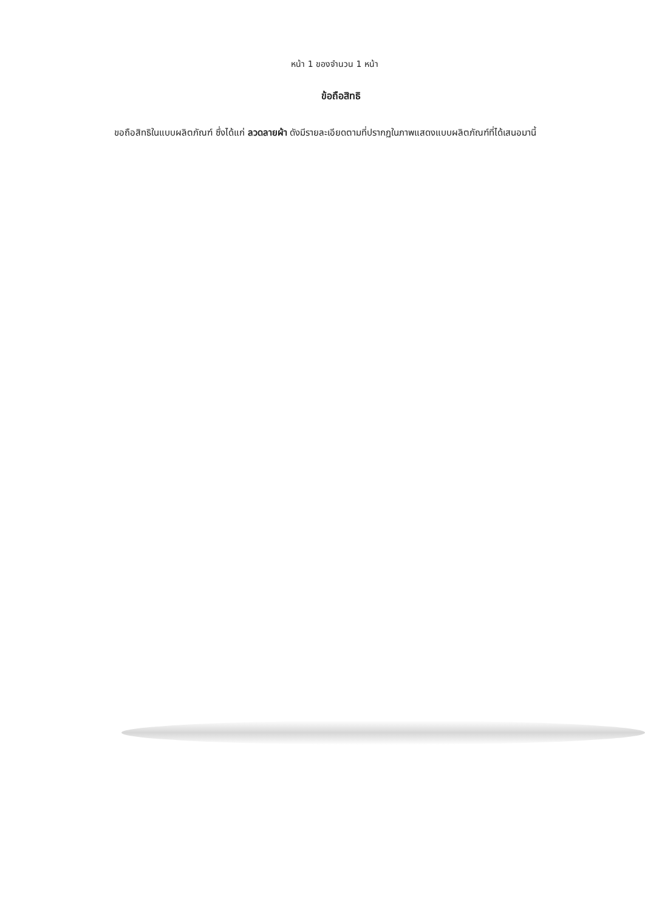หน้า 1 ของจำนวน 1 หน้า
ข้อถือสิทธิ
ขอถือสิทธิในแบบผลิตภัณฑ์ ซึ่งได้แก่ ลวดลายผ้า ดังมีรายละเอียดตามที่ปรากฏในภาพแสดงแบบผลิตภัณฑ์ที่ได้เสนอมานี้